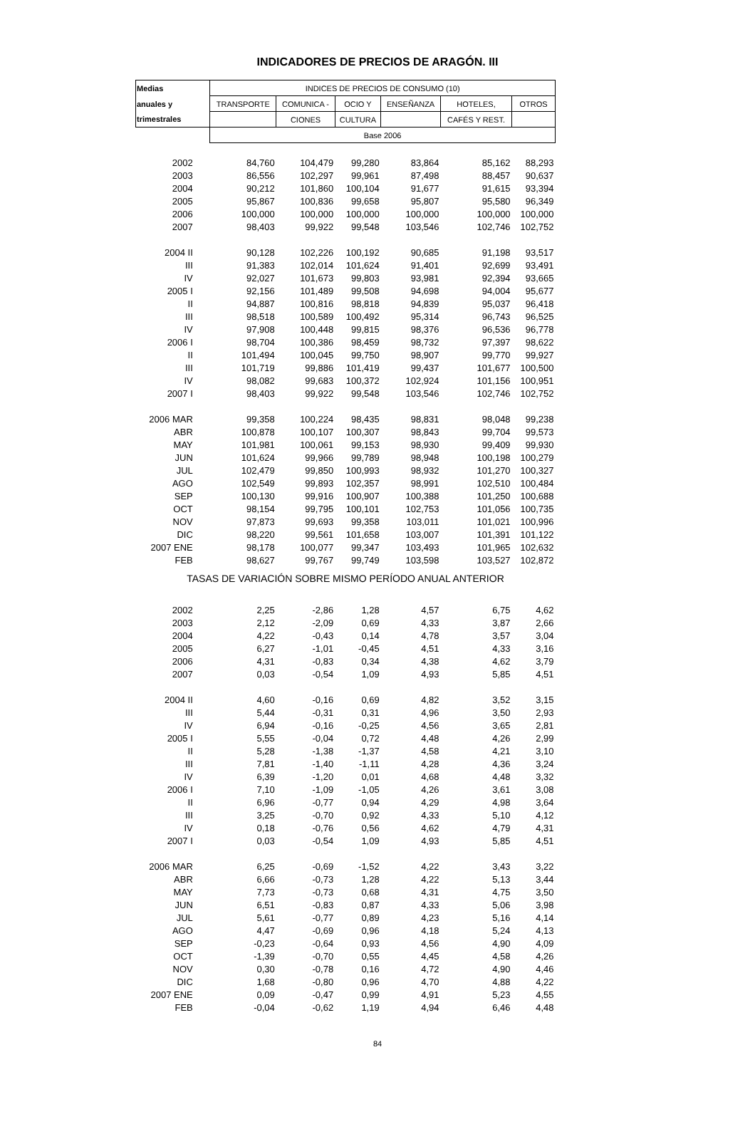INDICADORES DE PRECIOS DE ARAGÓN. III
| Medias | INDICES DE PRECIOS DE CONSUMO (10) | | | | | |
| --- | --- | --- | --- | --- | --- | --- |
| anuales y | TRANSPORTE | COMUNICA - | OCIO Y | ENSEÑANZA | HOTELES, | OTROS |
| trimestrales | | CIONES | CULTURA | | CAFÉS Y REST. | |
| | Base 2006 | | | | | |
| 2002 | 84,760 | 104,479 | 99,280 | 83,864 | 85,162 | 88,293 |
| 2003 | 86,556 | 102,297 | 99,961 | 87,498 | 88,457 | 90,637 |
| 2004 | 90,212 | 101,860 | 100,104 | 91,677 | 91,615 | 93,394 |
| 2005 | 95,867 | 100,836 | 99,658 | 95,807 | 95,580 | 96,349 |
| 2006 | 100,000 | 100,000 | 100,000 | 100,000 | 100,000 | 100,000 |
| 2007 | 98,403 | 99,922 | 99,548 | 103,546 | 102,746 | 102,752 |
| 2004 II | 90,128 | 102,226 | 100,192 | 90,685 | 91,198 | 93,517 |
| III | 91,383 | 102,014 | 101,624 | 91,401 | 92,699 | 93,491 |
| IV | 92,027 | 101,673 | 99,803 | 93,981 | 92,394 | 93,665 |
| 2005 I | 92,156 | 101,489 | 99,508 | 94,698 | 94,004 | 95,677 |
| II | 94,887 | 100,816 | 98,818 | 94,839 | 95,037 | 96,418 |
| III | 98,518 | 100,589 | 100,492 | 95,314 | 96,743 | 96,525 |
| IV | 97,908 | 100,448 | 99,815 | 98,376 | 96,536 | 96,778 |
| 2006 I | 98,704 | 100,386 | 98,459 | 98,732 | 97,397 | 98,622 |
| II | 101,494 | 100,045 | 99,750 | 98,907 | 99,770 | 99,927 |
| III | 101,719 | 99,886 | 101,419 | 99,437 | 101,677 | 100,500 |
| IV | 98,082 | 99,683 | 100,372 | 102,924 | 101,156 | 100,951 |
| 2007 I | 98,403 | 99,922 | 99,548 | 103,546 | 102,746 | 102,752 |
| 2006 MAR | 99,358 | 100,224 | 98,435 | 98,831 | 98,048 | 99,238 |
| ABR | 100,878 | 100,107 | 100,307 | 98,843 | 99,704 | 99,573 |
| MAY | 101,981 | 100,061 | 99,153 | 98,930 | 99,409 | 99,930 |
| JUN | 101,624 | 99,966 | 99,789 | 98,948 | 100,198 | 100,279 |
| JUL | 102,479 | 99,850 | 100,993 | 98,932 | 101,270 | 100,327 |
| AGO | 102,549 | 99,893 | 102,357 | 98,991 | 102,510 | 100,484 |
| SEP | 100,130 | 99,916 | 100,907 | 100,388 | 101,250 | 100,688 |
| OCT | 98,154 | 99,795 | 100,101 | 102,753 | 101,056 | 100,735 |
| NOV | 97,873 | 99,693 | 99,358 | 103,011 | 101,021 | 100,996 |
| DIC | 98,220 | 99,561 | 101,658 | 103,007 | 101,391 | 101,122 |
| 2007 ENE | 98,178 | 100,077 | 99,347 | 103,493 | 101,965 | 102,632 |
| FEB | 98,627 | 99,767 | 99,749 | 103,598 | 103,527 | 102,872 |
| TASAS DE VARIACIÓN SOBRE MISMO PERÍODO ANUAL ANTERIOR | | | | | | |
| 2002 | 2,25 | -2,86 | 1,28 | 4,57 | 6,75 | 4,62 |
| 2003 | 2,12 | -2,09 | 0,69 | 4,33 | 3,87 | 2,66 |
| 2004 | 4,22 | -0,43 | 0,14 | 4,78 | 3,57 | 3,04 |
| 2005 | 6,27 | -1,01 | -0,45 | 4,51 | 4,33 | 3,16 |
| 2006 | 4,31 | -0,83 | 0,34 | 4,38 | 4,62 | 3,79 |
| 2007 | 0,03 | -0,54 | 1,09 | 4,93 | 5,85 | 4,51 |
| 2004 II | 4,60 | -0,16 | 0,69 | 4,82 | 3,52 | 3,15 |
| III | 5,44 | -0,31 | 0,31 | 4,96 | 3,50 | 2,93 |
| IV | 6,94 | -0,16 | -0,25 | 4,56 | 3,65 | 2,81 |
| 2005 I | 5,55 | -0,04 | 0,72 | 4,48 | 4,26 | 2,99 |
| II | 5,28 | -1,38 | -1,37 | 4,58 | 4,21 | 3,10 |
| III | 7,81 | -1,40 | -1,11 | 4,28 | 4,36 | 3,24 |
| IV | 6,39 | -1,20 | 0,01 | 4,68 | 4,48 | 3,32 |
| 2006 I | 7,10 | -1,09 | -1,05 | 4,26 | 3,61 | 3,08 |
| II | 6,96 | -0,77 | 0,94 | 4,29 | 4,98 | 3,64 |
| III | 3,25 | -0,70 | 0,92 | 4,33 | 5,10 | 4,12 |
| IV | 0,18 | -0,76 | 0,56 | 4,62 | 4,79 | 4,31 |
| 2007 I | 0,03 | -0,54 | 1,09 | 4,93 | 5,85 | 4,51 |
| 2006 MAR | 6,25 | -0,69 | -1,52 | 4,22 | 3,43 | 3,22 |
| ABR | 6,66 | -0,73 | 1,28 | 4,22 | 5,13 | 3,44 |
| MAY | 7,73 | -0,73 | 0,68 | 4,31 | 4,75 | 3,50 |
| JUN | 6,51 | -0,83 | 0,87 | 4,33 | 5,06 | 3,98 |
| JUL | 5,61 | -0,77 | 0,89 | 4,23 | 5,16 | 4,14 |
| AGO | 4,47 | -0,69 | 0,96 | 4,18 | 5,24 | 4,13 |
| SEP | -0,23 | -0,64 | 0,93 | 4,56 | 4,90 | 4,09 |
| OCT | -1,39 | -0,70 | 0,55 | 4,45 | 4,58 | 4,26 |
| NOV | 0,30 | -0,78 | 0,16 | 4,72 | 4,90 | 4,46 |
| DIC | 1,68 | -0,80 | 0,96 | 4,70 | 4,88 | 4,22 |
| 2007 ENE | 0,09 | -0,47 | 0,99 | 4,91 | 5,23 | 4,55 |
| FEB | -0,04 | -0,62 | 1,19 | 4,94 | 6,46 | 4,48 |
84